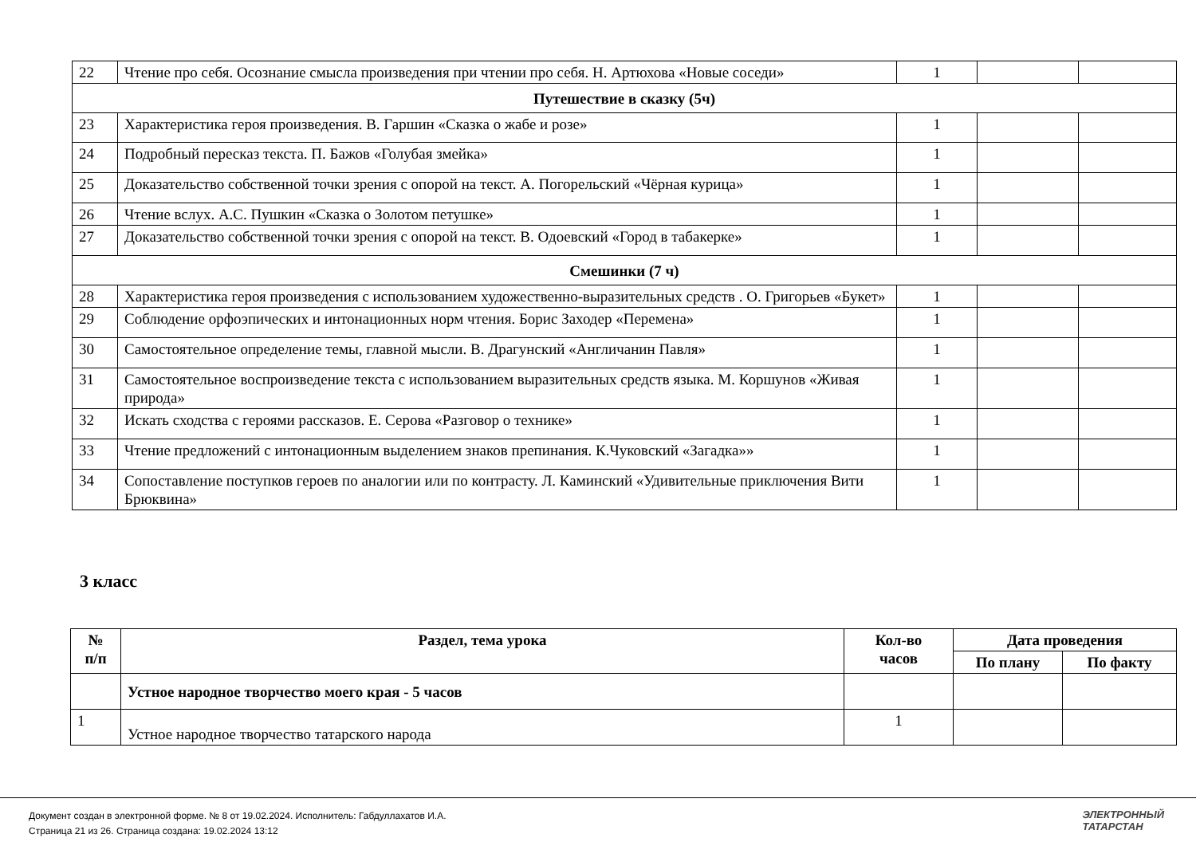| 22 | Чтение про себя. Осознание смысла произведения при чтении про себя. Н. Артюхова «Новые соседи» | 1 | | |
| Путешествие в сказку (5ч) | | | | |
| 23 | Характеристика героя произведения. В. Гаршин «Сказка о жабе и розе» | 1 | | |
| 24 | Подробный пересказ текста. П. Бажов «Голубая змейка» | 1 | | |
| 25 | Доказательство собственной точки зрения с опорой на текст. А. Погорельский «Чёрная курица» | 1 | | |
| 26 | Чтение вслух. А.С. Пушкин «Сказка о Золотом петушке» | 1 | | |
| 27 | Доказательство собственной точки зрения с опорой на текст. В. Одоевский «Город в табакерке» | 1 | | |
| Смешинки (7 ч) | | | | |
| 28 | Характеристика героя произведения с использованием художественно-выразительных средств . О. Григорьев «Букет» | 1 | | |
| 29 | Соблюдение орфоэпических и интонационных норм чтения. Борис Заходер «Перемена» | 1 | | |
| 30 | Самостоятельное определение темы, главной мысли. В. Драгунский «Англичанин Павля» | 1 | | |
| 31 | Самостоятельное воспроизведение текста с использованием выразительных средств языка. М. Коршунов «Живая природа» | 1 | | |
| 32 | Искать сходства с героями рассказов. Е. Серова «Разговор о технике» | 1 | | |
| 33 | Чтение предложений с интонационным выделением знаков препинания. К.Чуковский «Загадка»» | 1 | | |
| 34 | Сопоставление поступков героев по аналогии или по контрасту. Л. Каминский «Удивительные приключения Вити Брюквина» | 1 | | |
3 класс
| № п/п | Раздел, тема урока | Кол-во часов | Дата проведения | |
| --- | --- | --- | --- | --- |
| | | | По плану | По факту |
| | Устное народное творчество моего края - 5 часов | | | |
| 1 | Устное народное творчество татарского народа | 1 | | |
Документ создан в электронной форме. № 8 от 19.02.2024. Исполнитель: Габдуллахатов И.А.
Страница 21 из 26. Страница создана: 19.02.2024 13:12
ЭЛЕКТРОННЫЙ
ТАТАРСТАН